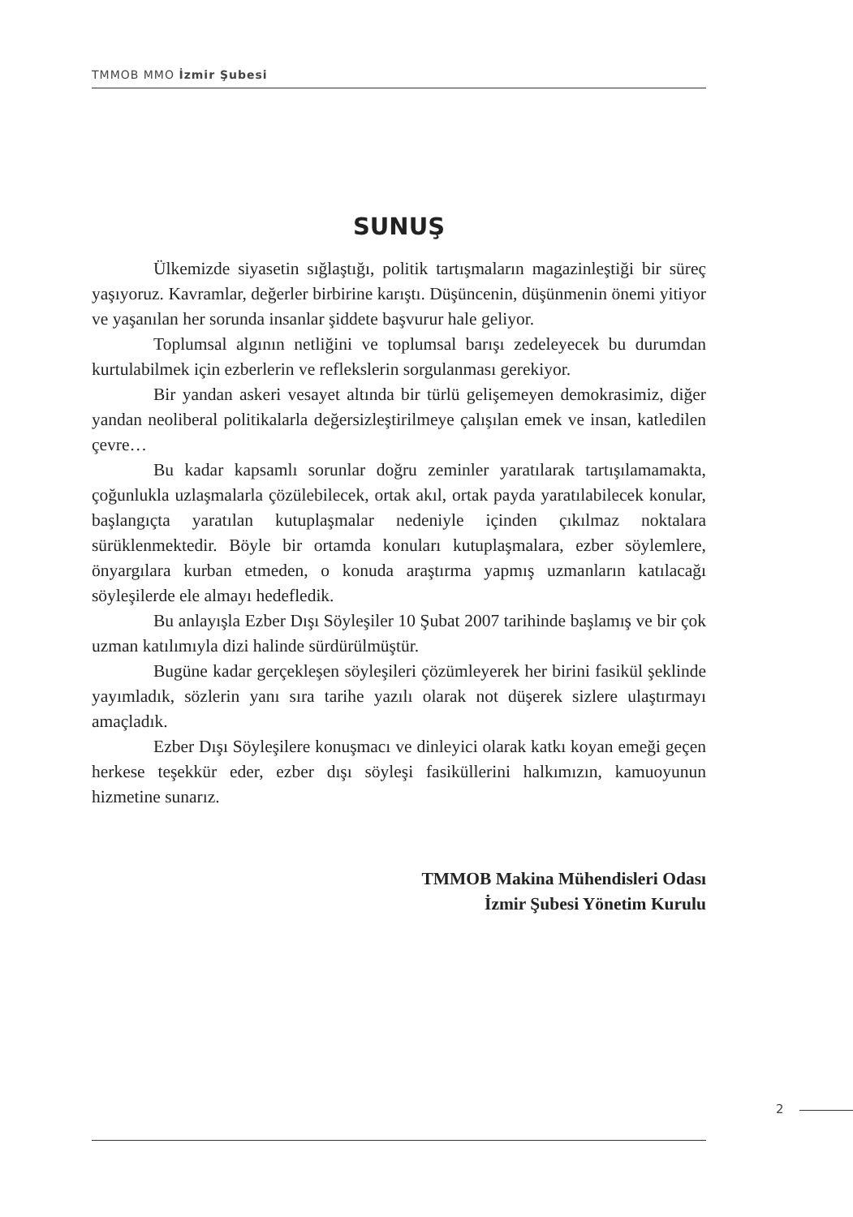TMMOB MMO İzmir Şubesi
SUNUŞ
Ülkemizde siyasetin sığlaştığı, politik tartışmaların magazinleştiği bir süreç yaşıyoruz. Kavramlar, değerler birbirine karıştı. Düşüncenin, düşünmenin önemi yitiyor ve yaşanılan her sorunda insanlar şiddete başvurur hale geliyor.
Toplumsal algının netliğini ve toplumsal barışı zedeleyecek bu durumdan kurtulabilmek için ezberlerin ve reflekslerin sorgulanması gerekiyor.
Bir yandan askeri vesayet altında bir türlü gelişemeyen demokrasimiz, diğer yandan neoliberal politikalarla değersizleştirilmeye çalışılan emek ve insan, katledilen çevre…
Bu kadar kapsamlı sorunlar doğru zeminler yaratılarak tartışılamamakta, çoğunlukla uzlaşmalarla çözülebilecek, ortak akıl, ortak payda yaratılabilecek konular, başlangıçta yaratılan kutuplaşmalar nedeniyle içinden çıkılmaz noktalara sürüklenmektedir. Böyle bir ortamda konuları kutuplaşmalara, ezber söylemlere, önyargılara kurban etmeden, o konuda araştırma yapmış uzmanların katılacağı söyleşilerde ele almayı hedefledik.
Bu anlayışla Ezber Dışı Söyleşiler 10 Şubat 2007 tarihinde başlamış ve bir çok uzman katılımıyla dizi halinde sürdürülmüştür.
Bugüne kadar gerçekleşen söyleşileri çözümleyerek her birini fasikül şeklinde yayımladık, sözlerin yanı sıra tarihe yazılı olarak not düşerek sizlere ulaştırmayı amaçladık.
Ezber Dışı Söyleşilere konuşmacı ve dinleyici olarak katkı koyan emeği geçen herkese teşekkür eder, ezber dışı söyleşi fasiküllerini halkımızın, kamuoyunun hizmetine sunarız.
TMMOB Makina Mühendisleri Odası
İzmir Şubesi Yönetim Kurulu
2